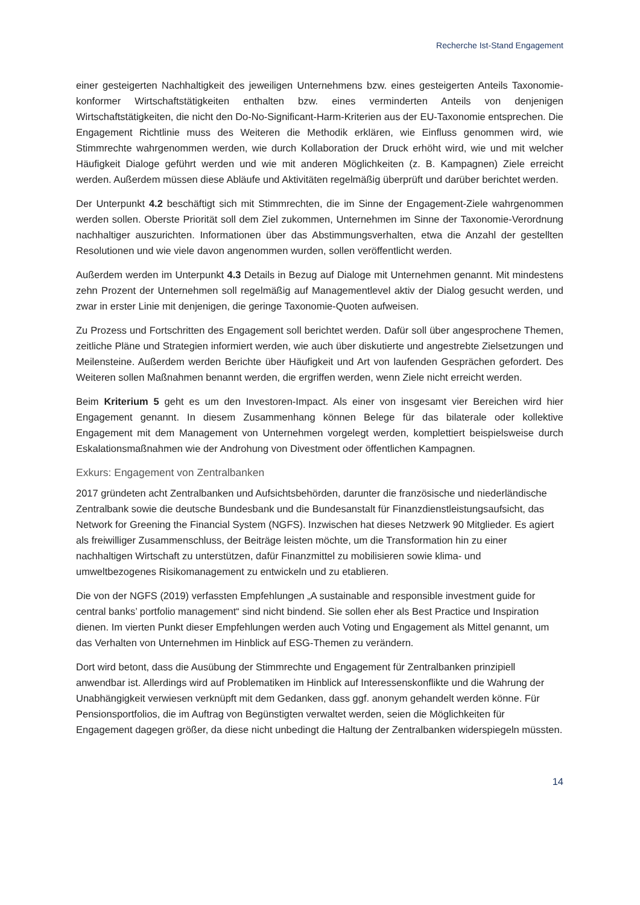Recherche Ist-Stand Engagement
einer gesteigerten Nachhaltigkeit des jeweiligen Unternehmens bzw. eines gesteigerten Anteils Taxonomie-konformer Wirtschaftstätigkeiten enthalten bzw. eines verminderten Anteils von denjenigen Wirtschaftstätigkeiten, die nicht den Do-No-Significant-Harm-Kriterien aus der EU-Taxonomie entsprechen. Die Engagement Richtlinie muss des Weiteren die Methodik erklären, wie Einfluss genommen wird, wie Stimmrechte wahrgenommen werden, wie durch Kollaboration der Druck erhöht wird, wie und mit welcher Häufigkeit Dialoge geführt werden und wie mit anderen Möglichkeiten (z. B. Kampagnen) Ziele erreicht werden. Außerdem müssen diese Abläufe und Aktivitäten regelmäßig überprüft und darüber berichtet werden.
Der Unterpunkt 4.2 beschäftigt sich mit Stimmrechten, die im Sinne der Engagement-Ziele wahrgenommen werden sollen. Oberste Priorität soll dem Ziel zukommen, Unternehmen im Sinne der Taxonomie-Verordnung nachhaltiger auszurichten. Informationen über das Abstimmungsverhalten, etwa die Anzahl der gestellten Resolutionen und wie viele davon angenommen wurden, sollen veröffentlicht werden.
Außerdem werden im Unterpunkt 4.3 Details in Bezug auf Dialoge mit Unternehmen genannt. Mit mindestens zehn Prozent der Unternehmen soll regelmäßig auf Managementlevel aktiv der Dialog gesucht werden, und zwar in erster Linie mit denjenigen, die geringe Taxonomie-Quoten aufweisen.
Zu Prozess und Fortschritten des Engagement soll berichtet werden. Dafür soll über angesprochene Themen, zeitliche Pläne und Strategien informiert werden, wie auch über diskutierte und angestrebte Zielsetzungen und Meilensteine. Außerdem werden Berichte über Häufigkeit und Art von laufenden Gesprächen gefordert. Des Weiteren sollen Maßnahmen benannt werden, die ergriffen werden, wenn Ziele nicht erreicht werden.
Beim Kriterium 5 geht es um den Investoren-Impact. Als einer von insgesamt vier Bereichen wird hier Engagement genannt. In diesem Zusammenhang können Belege für das bilaterale oder kollektive Engagement mit dem Management von Unternehmen vorgelegt werden, komplettiert beispielsweise durch Eskalationsmaßnahmen wie der Androhung von Divestment oder öffentlichen Kampagnen.
Exkurs: Engagement von Zentralbanken
2017 gründeten acht Zentralbanken und Aufsichtsbehörden, darunter die französische und niederländische Zentralbank sowie die deutsche Bundesbank und die Bundesanstalt für Finanzdienstleistungsaufsicht, das Network for Greening the Financial System (NGFS). Inzwischen hat dieses Netzwerk 90 Mitglieder. Es agiert als freiwilliger Zusammenschluss, der Beiträge leisten möchte, um die Transformation hin zu einer nachhaltigen Wirtschaft zu unterstützen, dafür Finanzmittel zu mobilisieren sowie klima- und umweltbezogenes Risikomanagement zu entwickeln und zu etablieren.
Die von der NGFS (2019) verfassten Empfehlungen „A sustainable and responsible investment guide for central banks’ portfolio management“ sind nicht bindend. Sie sollen eher als Best Practice und Inspiration dienen. Im vierten Punkt dieser Empfehlungen werden auch Voting und Engagement als Mittel genannt, um das Verhalten von Unternehmen im Hinblick auf ESG-Themen zu verändern.
Dort wird betont, dass die Ausübung der Stimmrechte und Engagement für Zentralbanken prinzipiell anwendbar ist. Allerdings wird auf Problematiken im Hinblick auf Interessenskonflikte und die Wahrung der Unabhängigkeit verwiesen verknüpft mit dem Gedanken, dass ggf. anonym gehandelt werden könne. Für Pensionsportfolios, die im Auftrag von Begünstigten verwaltet werden, seien die Möglichkeiten für Engagement dagegen größer, da diese nicht unbedingt die Haltung der Zentralbanken widerspiegeln müssten.
14